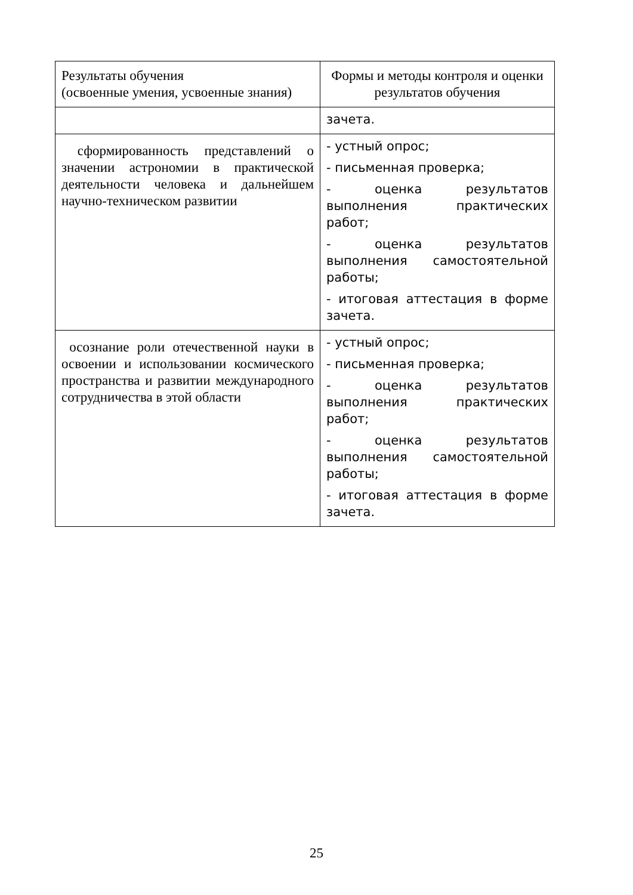| Результаты обучения (освоенные умения, усвоенные знания) | Формы и методы контроля и оценки результатов обучения |
| --- | --- |
| | зачета. |
| сформированность представлений о значении астрономии в практической деятельности человека и дальнейшем научно-техническом развитии | - устный опрос; - письменная проверка; - оценка результатов выполнения практических работ; - оценка результатов выполнения самостоятельной работы; - итоговая аттестация в форме зачета. |
| осознание роли отечественной науки в освоении и использовании космического пространства и развитии международного сотрудничества в этой области | - устный опрос; - письменная проверка; - оценка результатов выполнения практических работ; - оценка результатов выполнения самостоятельной работы; - итоговая аттестация в форме зачета. |
25